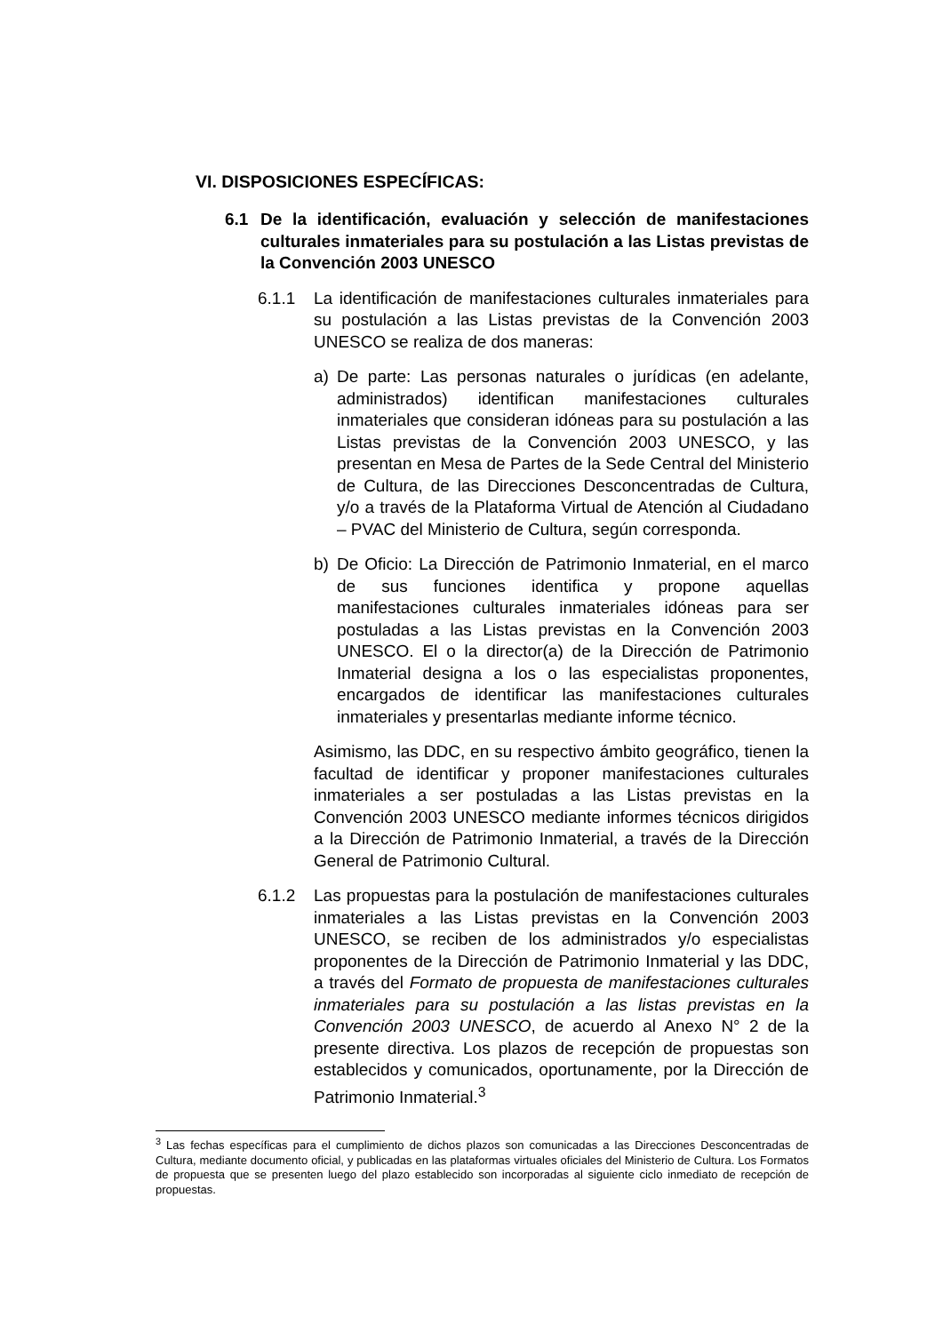VI. DISPOSICIONES ESPECÍFICAS:
6.1 De la identificación, evaluación y selección de manifestaciones culturales inmateriales para su postulación a las Listas previstas de la Convención 2003 UNESCO
6.1.1 La identificación de manifestaciones culturales inmateriales para su postulación a las Listas previstas de la Convención 2003 UNESCO se realiza de dos maneras:
a) De parte: Las personas naturales o jurídicas (en adelante, administrados) identifican manifestaciones culturales inmateriales que consideran idóneas para su postulación a las Listas previstas de la Convención 2003 UNESCO, y las presentan en Mesa de Partes de la Sede Central del Ministerio de Cultura, de las Direcciones Desconcentradas de Cultura, y/o a través de la Plataforma Virtual de Atención al Ciudadano – PVAC del Ministerio de Cultura, según corresponda.
b) De Oficio: La Dirección de Patrimonio Inmaterial, en el marco de sus funciones identifica y propone aquellas manifestaciones culturales inmateriales idóneas para ser postuladas a las Listas previstas en la Convención 2003 UNESCO. El o la director(a) de la Dirección de Patrimonio Inmaterial designa a los o las especialistas proponentes, encargados de identificar las manifestaciones culturales inmateriales y presentarlas mediante informe técnico.
Asimismo, las DDC, en su respectivo ámbito geográfico, tienen la facultad de identificar y proponer manifestaciones culturales inmateriales a ser postuladas a las Listas previstas en la Convención 2003 UNESCO mediante informes técnicos dirigidos a la Dirección de Patrimonio Inmaterial, a través de la Dirección General de Patrimonio Cultural.
6.1.2 Las propuestas para la postulación de manifestaciones culturales inmateriales a las Listas previstas en la Convención 2003 UNESCO, se reciben de los administrados y/o especialistas proponentes de la Dirección de Patrimonio Inmaterial y las DDC, a través del Formato de propuesta de manifestaciones culturales inmateriales para su postulación a las listas previstas en la Convención 2003 UNESCO, de acuerdo al Anexo N° 2 de la presente directiva. Los plazos de recepción de propuestas son establecidos y comunicados, oportunamente, por la Dirección de Patrimonio Inmaterial.<sup>3</sup>
<sup>3</sup> Las fechas específicas para el cumplimiento de dichos plazos son comunicadas a las Direcciones Desconcentradas de Cultura, mediante documento oficial, y publicadas en las plataformas virtuales oficiales del Ministerio de Cultura. Los Formatos de propuesta que se presenten luego del plazo establecido son incorporadas al siguiente ciclo inmediato de recepción de propuestas.